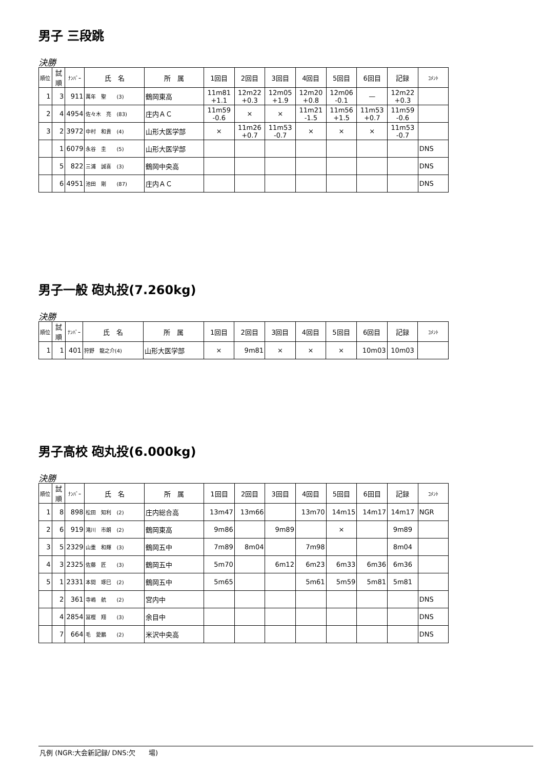男子 三段跳
決勝
| 順位 | 試順 | ﾅﾝﾊﾞｰ | 氏 名 | 所 属 | 1回目 | 2回目 | 3回目 | 4回目 | 5回目 | 6回目 | 記録 | ｺﾒﾝﾄ |
| --- | --- | --- | --- | --- | --- | --- | --- | --- | --- | --- | --- | --- |
| 1 | 3 | 911 | 萬年 聖 (3) | 鶴岡東高 | 11m81 +1.1 | 12m22 +0.3 | 12m05 +1.9 | 12m20 +0.8 | 12m06 -0.1 | — | 12m22 +0.3 | |
| 2 | 4 | 4954 | 佐々木 亮 (83) | 庄内ＡＣ | 11m59 -0.6 | × | × | 11m21 -1.5 | 11m56 +1.5 | 11m53 +0.7 | 11m59 -0.6 | |
| 3 | 2 | 3972 | 中村 和貴 (4) | 山形大医学部 | × | 11m26 +0.7 | 11m53 -0.7 | × | × | × | 11m53 -0.7 | |
| | 1 | 6079 | 永谷 圭 (5) | 山形大医学部 | | | | | | | | DNS |
| | 5 | 822 | 三浦 誠喜 (3) | 鶴岡中央高 | | | | | | | | DNS |
| | 6 | 4951 | 池田 剛 (87) | 庄内ＡＣ | | | | | | | | DNS |
男子一般 砲丸投(7.260kg)
決勝
| 順位 | 試順 | ﾅﾝﾊﾞｰ | 氏 名 | 所 属 | 1回目 | 2回目 | 3回目 | 4回目 | 5回目 | 6回目 | 記録 | ｺﾒﾝﾄ |
| --- | --- | --- | --- | --- | --- | --- | --- | --- | --- | --- | --- | --- |
| 1 | 1 | 401 | 狩野 龍之介(4) | 山形大医学部 | × | 9m81 | × | × | × | 10m03 | 10m03 | |
男子高校 砲丸投(6.000kg)
決勝
| 順位 | 試順 | ﾅﾝﾊﾞｰ | 氏 名 | 所 属 | 1回目 | 2回目 | 3回目 | 4回目 | 5回目 | 6回目 | 記録 | ｺﾒﾝﾄ |
| --- | --- | --- | --- | --- | --- | --- | --- | --- | --- | --- | --- | --- |
| 1 | 8 | 898 | 松田 知利 (2) | 庄内総合高 | 13m47 | 13m66 | | 13m70 | 14m15 | 14m17 | 14m17 | NGR |
| 2 | 6 | 919 | 滝川 市朗 (2) | 鶴岡東高 | 9m86 | | 9m89 | | × | | 9m89 | |
| 3 | 5 | 2329 | 山重 和輝 (3) | 鶴岡五中 | 7m89 | 8m04 | | 7m98 | | | 8m04 | |
| 4 | 3 | 2325 | 佐藤 匠 (3) | 鶴岡五中 | 5m70 | | 6m12 | 6m23 | 6m33 | 6m36 | 6m36 | |
| 5 | 1 | 2331 | 本間 琢巳 (2) | 鶴岡五中 | 5m65 | | | 5m61 | 5m59 | 5m81 | 5m81 | |
| | 2 | 361 | 寺嶋 航 (2) | 宮内中 | | | | | | | | DNS |
| | 4 | 2854 | 冨樫 翔 (3) | 余目中 | | | | | | | | DNS |
| | 7 | 664 | 毛 愛鵬 (2) | 米沢中央高 | | | | | | | | DNS |
凡例 (NGR:大会新記録/ DNS:欠　　場)